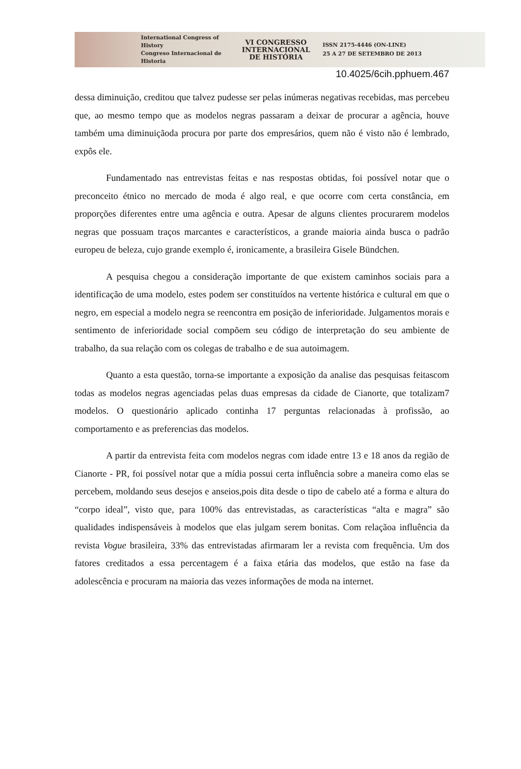International Congress of History
Congreso Internacional de Historia
VI CONGRESSO
INTERNACIONAL
DE HISTÓRIA
ISSN 2175-4446 (ON-LINE)
25 A 27 DE SETEMBRO DE 2013
10.4025/6cih.pphuem.467
dessa diminuição, creditou que talvez pudesse ser pelas inúmeras negativas recebidas, mas percebeu que, ao mesmo tempo que as modelos negras passaram a deixar de procurar a agência, houve também uma diminuiçãoda procura por parte dos empresários, quem não é visto não é lembrado, expôs ele.
Fundamentado nas entrevistas feitas e nas respostas obtidas, foi possível notar que o preconceito étnico no mercado de moda é algo real, e que ocorre com certa constância, em proporções diferentes entre uma agência e outra. Apesar de alguns clientes procurarem modelos negras que possuam traços marcantes e característicos, a grande maioria ainda busca o padrão europeu de beleza, cujo grande exemplo é, ironicamente, a brasileira Gisele Bündchen.
A pesquisa chegou a consideração importante de que existem caminhos sociais para a identificação de uma modelo, estes podem ser constituídos na vertente histórica e cultural em que o negro, em especial a modelo negra se reencontra em posição de inferioridade. Julgamentos morais e sentimento de inferioridade social compõem seu código de interpretação do seu ambiente de trabalho, da sua relação com os colegas de trabalho e de sua autoimagem.
Quanto a esta questão, torna-se importante a exposição da analise das pesquisas feitascom todas as modelos negras agenciadas pelas duas empresas da cidade de Cianorte, que totalizam7 modelos. O questionário aplicado continha 17 perguntas relacionadas à profissão, ao comportamento e as preferencias das modelos.
A partir da entrevista feita com modelos negras com idade entre 13 e 18 anos da região de Cianorte - PR, foi possível notar que a mídia possui certa influência sobre a maneira como elas se percebem, moldando seus desejos e anseios,pois dita desde o tipo de cabelo até a forma e altura do “corpo ideal”, visto que, para 100% das entrevistadas, as características “alta e magra” são qualidades indispensáveis à modelos que elas julgam serem bonitas. Com relaçãoa influência da revista Vogue brasileira, 33% das entrevistadas afirmaram ler a revista com frequência. Um dos fatores creditados a essa percentagem é a faixa etária das modelos, que estão na fase da adolescência e procuram na maioria das vezes informações de moda na internet.